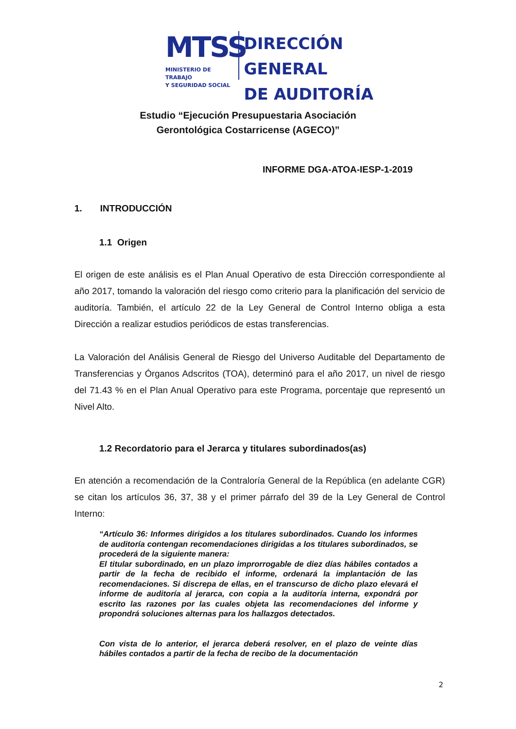MTSS
MINISTERIO DE TRABAJO
Y SEGURIDAD SOCIAL
DIRECCIÓN GENERAL
DE AUDITORÍA
Estudio “Ejecución Presupuestaria Asociación
Gerontológica Costarricense (AGECO)”
INFORME DGA-ATOA-IESP-1-2019
1. INTRODUCCIÓN
1.1 Origen
El origen de este análisis es el Plan Anual Operativo de esta Dirección correspondiente al año 2017, tomando la valoración del riesgo como criterio para la planificación del servicio de auditoría. También, el artículo 22 de la Ley General de Control Interno obliga a esta Dirección a realizar estudios periódicos de estas transferencias.
La Valoración del Análisis General de Riesgo del Universo Auditable del Departamento de Transferencias y Órganos Adscritos (TOA), determinó para el año 2017, un nivel de riesgo del 71.43 % en el Plan Anual Operativo para este Programa, porcentaje que representó un Nivel Alto.
1.2 Recordatorio para el Jerarca y titulares subordinados(as)
En atención a recomendación de la Contraloría General de la República (en adelante CGR) se citan los artículos 36, 37, 38 y el primer párrafo del 39 de la Ley General de Control Interno:
“Artículo 36: Informes dirigidos a los titulares subordinados. Cuando los informes de auditoría contengan recomendaciones dirigidas a los titulares subordinados, se procederá de la siguiente manera:
El titular subordinado, en un plazo improrrogable de diez días hábiles contados a partir de la fecha de recibido el informe, ordenará la implantación de las recomendaciones. Si discrepa de ellas, en el transcurso de dicho plazo elevará el informe de auditoría al jerarca, con copia a la auditoría interna, expondrá por escrito las razones por las cuales objeta las recomendaciones del informe y propondrá soluciones alternas para los hallazgos detectados.
Con vista de lo anterior, el jerarca deberá resolver, en el plazo de veinte días hábiles contados a partir de la fecha de recibo de la documentación
2